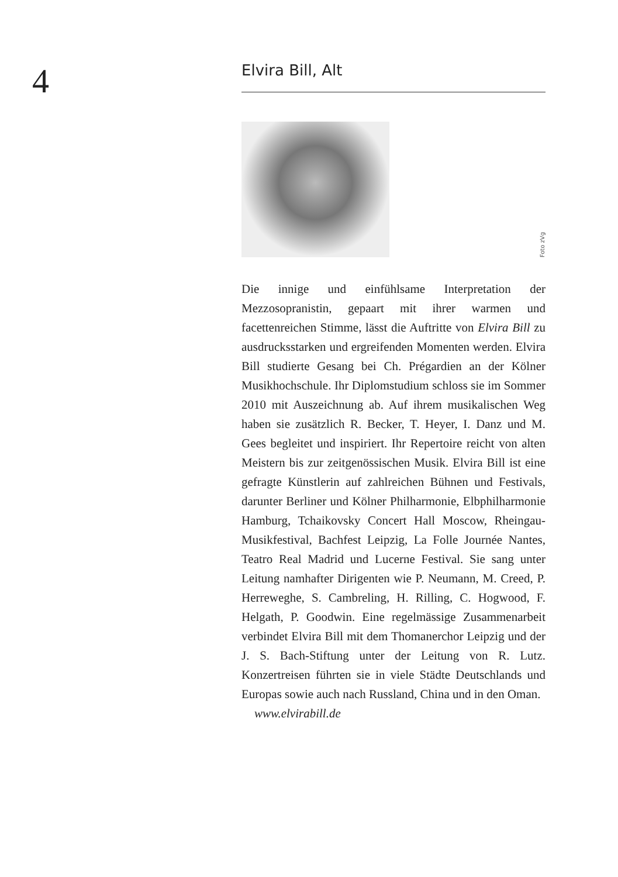4
Elvira Bill, Alt
Foto zVg
Die innige und einfühlsame Interpretation der Mezzosopranistin, gepaart mit ihrer warmen und facettenreichen Stimme, lässt die Auftritte von Elvira Bill zu ausdrucksstarken und ergreifenden Momenten werden. Elvira Bill studierte Gesang bei Ch. Prégardien an der Kölner Musikhochschule. Ihr Diplomstudium schloss sie im Sommer 2010 mit Auszeichnung ab. Auf ihrem musikalischen Weg haben sie zusätzlich R. Becker, T. Heyer, I. Danz und M. Gees begleitet und inspiriert. Ihr Repertoire reicht von alten Meistern bis zur zeitgenössischen Musik. Elvira Bill ist eine gefragte Künstlerin auf zahlreichen Bühnen und Festivals, darunter Berliner und Kölner Philharmonie, Elbphilharmonie Hamburg, Tchaikovsky Concert Hall Moscow, Rheingau-Musikfestival, Bachfest Leipzig, La Folle Journée Nantes, Teatro Real Madrid und Lucerne Festival. Sie sang unter Leitung namhafter Dirigenten wie P. Neumann, M. Creed, P. Herreweghe, S. Cambreling, H. Rilling, C. Hogwood, F. Helgath, P. Goodwin. Eine regelmässige Zusammenarbeit verbindet Elvira Bill mit dem Thomanerchor Leipzig und der J. S. Bach-Stiftung unter der Leitung von R. Lutz. Konzertreisen führten sie in viele Städte Deutschlands und Europas sowie auch nach Russland, China und in den Oman.
www.elvirabill.de